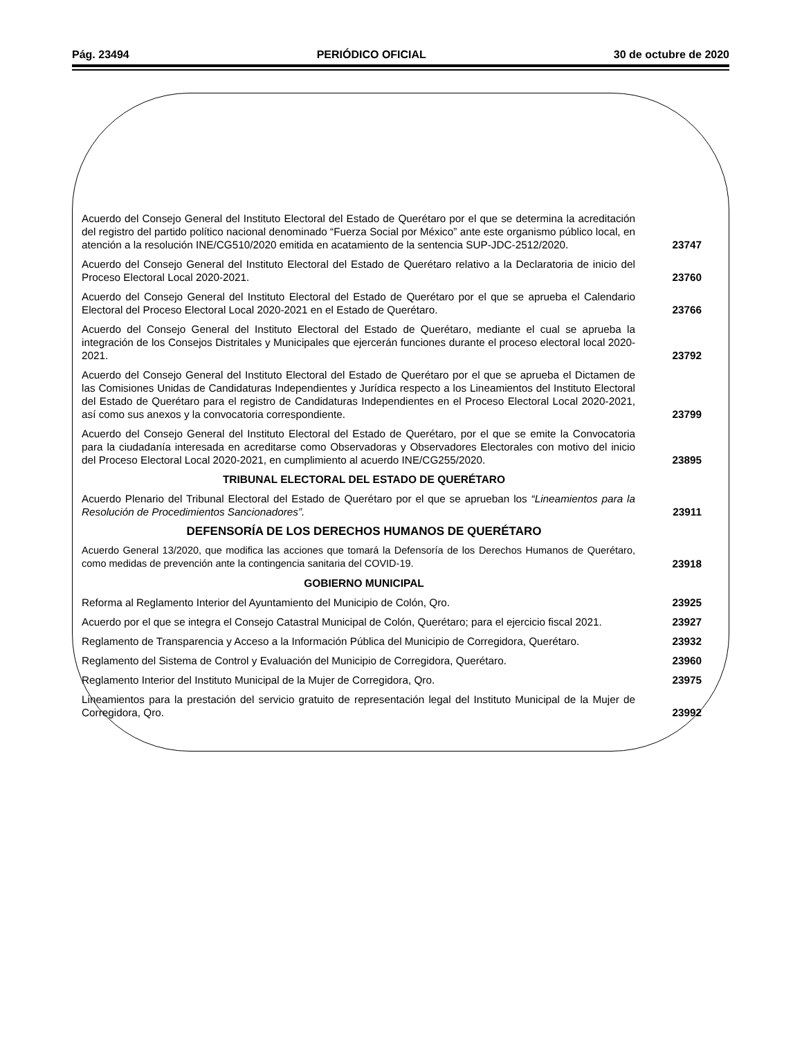Pág. 23494 PERIÓDICO OFICIAL 30 de octubre de 2020
Acuerdo del Consejo General del Instituto Electoral del Estado de Querétaro por el que se determina la acreditación del registro del partido político nacional denominado “Fuerza Social por México” ante este organismo público local, en atención a la resolución INE/CG510/2020 emitida en acatamiento de la sentencia SUP-JDC-2512/2020.
23747
Acuerdo del Consejo General del Instituto Electoral del Estado de Querétaro relativo a la Declaratoria de inicio del Proceso Electoral Local 2020-2021.
23760
Acuerdo del Consejo General del Instituto Electoral del Estado de Querétaro por el que se aprueba el Calendario Electoral del Proceso Electoral Local 2020-2021 en el Estado de Querétaro.
23766
Acuerdo del Consejo General del Instituto Electoral del Estado de Querétaro, mediante el cual se aprueba la integración de los Consejos Distritales y Municipales que ejercerán funciones durante el proceso electoral local 2020-2021.
23792
Acuerdo del Consejo General del Instituto Electoral del Estado de Querétaro por el que se aprueba el Dictamen de las Comisiones Unidas de Candidaturas Independientes y Jurídica respecto a los Lineamientos del Instituto Electoral del Estado de Querétaro para el registro de Candidaturas Independientes en el Proceso Electoral Local 2020-2021, así como sus anexos y la convocatoria correspondiente.
23799
Acuerdo del Consejo General del Instituto Electoral del Estado de Querétaro, por el que se emite la Convocatoria para la ciudadanía interesada en acreditarse como Observadoras y Observadores Electorales con motivo del inicio del Proceso Electoral Local 2020-2021, en cumplimiento al acuerdo INE/CG255/2020.
23895
TRIBUNAL ELECTORAL DEL ESTADO DE QUERÉTARO
Acuerdo Plenario del Tribunal Electoral del Estado de Querétaro por el que se aprueban los “Lineamientos para la Resolución de Procedimientos Sancionadores”.
23911
DEFENSORÍA DE LOS DERECHOS HUMANOS DE QUERÉTARO
Acuerdo General 13/2020, que modifica las acciones que tomará la Defensoría de los Derechos Humanos de Querétaro, como medidas de prevención ante la contingencia sanitaria del COVID-19.
23918
GOBIERNO MUNICIPAL
Reforma al Reglamento Interior del Ayuntamiento del Municipio de Colón, Qro.
23925
Acuerdo por el que se integra el Consejo Catastral Municipal de Colón, Querétaro; para el ejercicio fiscal 2021.
23927
Reglamento de Transparencia y Acceso a la Información Pública del Municipio de Corregidora, Querétaro.
23932
Reglamento del Sistema de Control y Evaluación del Municipio de Corregidora, Querétaro.
23960
Reglamento Interior del Instituto Municipal de la Mujer de Corregidora, Qro.
23975
Lineamientos para la prestación del servicio gratuito de representación legal del Instituto Municipal de la Mujer de Corregidora, Qro.
23992